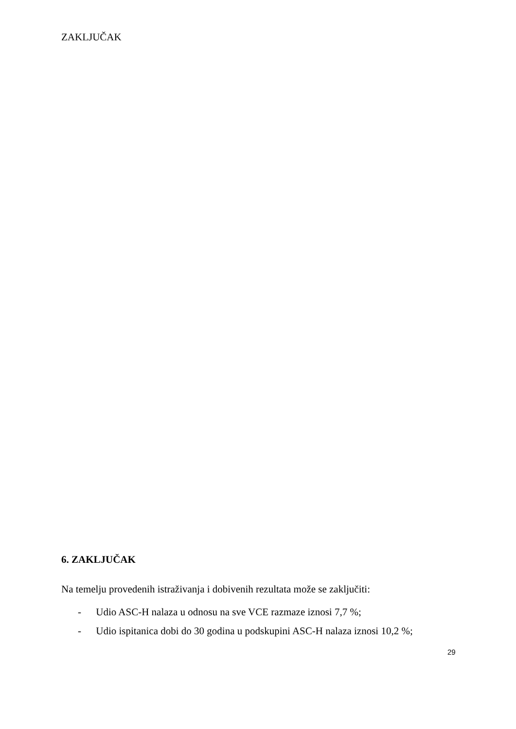ZAKLJUČAK
6. ZAKLJUČAK
Na temelju provedenih istraživanja i dobivenih rezultata može se zaključiti:
- Udio ASC-H nalaza u odnosu na sve VCE razmaze iznosi 7,7 %;
- Udio ispitanica dobi do 30 godina u podskupini ASC-H nalaza iznosi 10,2 %;
29